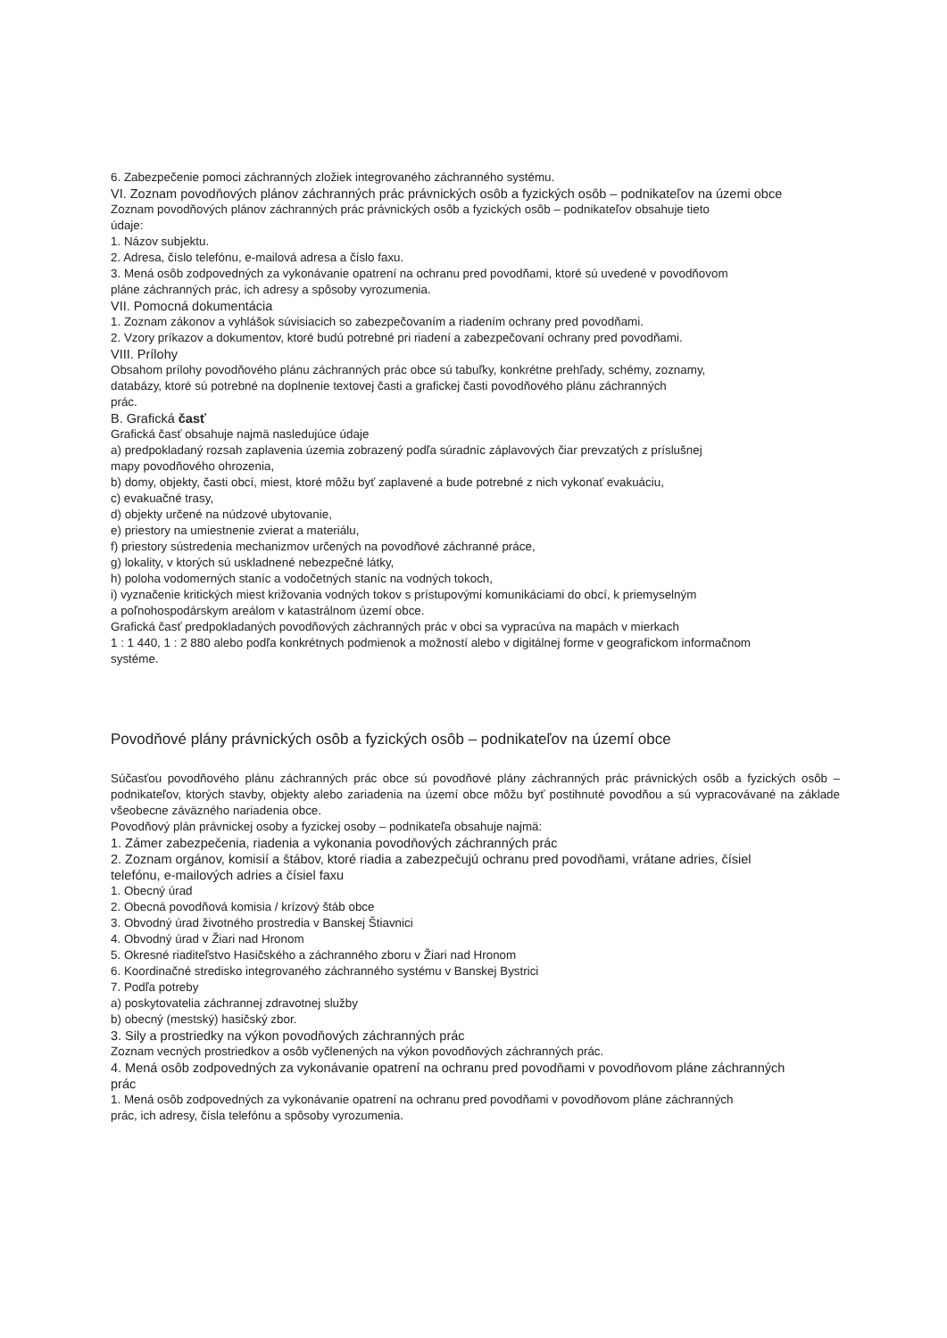6. Zabezpečenie pomoci záchranných zložiek integrovaného záchranného systému.
VI. Zoznam povodňových plánov záchranných prác právnických osôb a fyzických osôb – podnikateľov na územi obce
Zoznam povodňových plánov záchranných prác právnických osôb a fyzických osôb – podnikateľov obsahuje tieto
údaje:
1. Názov subjektu.
2. Adresa, číslo telefónu, e-mailová adresa a číslo faxu.
3. Mená osôb zodpovedných za vykonávanie opatrení na ochranu pred povodňami, ktoré sú uvedené v povodňovom
pláne záchranných prác, ich adresy a spôsoby vyrozumenia.
VII. Pomocná dokumentácia
1. Zoznam zákonov a vyhlášok súvisiacich so zabezpečovaním a riadením ochrany pred povodňami.
2. Vzory príkazov a dokumentov, ktoré budú potrebné pri riadení a zabezpečovaní ochrany pred povodňami.
VIII. Prílohy
Obsahom prílohy povodňového plánu záchranných prác obce sú tabuľky, konkrétne prehľady, schémy, zoznamy,
databázy, ktoré sú potrebné na doplnenie textovej časti a grafickej časti povodňového plánu záchranných
prác.
B. Grafická časť
Grafická časť obsahuje najmä nasledujúce údaje
a) predpokladaný rozsah zaplavenia územia zobrazený podľa súradníc záplavových čiar prevzatých z príslušnej
mapy povodňového ohrozenia,
b) domy, objekty, časti obcí, miest, ktoré môžu byť zaplavené a bude potrebné z nich vykonať evakuáciu,
c) evakuačné trasy,
d) objekty určené na núdzové ubytovanie,
e) priestory na umiestnenie zvierat a materiálu,
f) priestory sústredenia mechanizmov určených na povodňové záchranné práce,
g) lokality, v ktorých sú uskladnené nebezpečné látky,
h) poloha vodomerných staníc a vodočetných staníc na vodných tokoch,
i) vyznačenie kritických miest križovania vodných tokov s prístupovými komunikáciami do obcí, k priemyselným
a poľnohospodárskym areálom v katastrálnom území obce.
Grafická časť predpokladaných povodňových záchranných prác v obci sa vypracúva na mapách v mierkach
1 : 1 440, 1 : 2 880 alebo podľa konkrétnych podmienok a možností alebo v digitálnej forme v geografickom informačnom
systéme.
Povodňové plány právnických osôb a fyzických osôb – podnikateľov na území obce
Súčasťou povodňového plánu záchranných prác obce sú povodňové plány záchranných prác právnických osôb a fyzických osôb – podnikateľov, ktorých stavby, objekty alebo zariadenia na území obce môžu byť postihnuté povodňou a sú vypracovávané na základe všeobecne záväzného nariadenia obce.
Povodňový plán právnickej osoby a fyzickej osoby – podnikateľa obsahuje najmä:
1. Zámer zabezpečenia, riadenia a vykonania povodňových záchranných prác
2. Zoznam orgánov, komisií a štábov, ktoré riadia a zabezpečujú ochranu pred povodňami, vrátane adries, čísiel
telefónu, e-mailových adries a čísiel faxu
1. Obecný úrad
2. Obecná povodňová komisia / krízový štáb obce
3. Obvodný úrad životného prostredia v Banskej Štiavnici
4. Obvodný úrad v Žiari nad Hronom
5. Okresné riaditeľstvo Hasičského a záchranného zboru v Žiari nad Hronom
6. Koordinačné stredisko integrovaného záchranného systému v Banskej Bystrici
7. Podľa potreby
a) poskytovatelia záchrannej zdravotnej služby
b) obecný (mestský) hasičský zbor.
3. Sily a prostriedky na výkon povodňových záchranných prác
Zoznam vecných prostriedkov a osôb vyčlenených na výkon povodňových záchranných prác.
4. Mená osôb zodpovedných za vykonávanie opatrení na ochranu pred povodňami v povodňovom pláne záchranných
prác
1. Mená osôb zodpovedných za vykonávanie opatrení na ochranu pred povodňami v povodňovom pláne záchranných
prác, ich adresy, čísla telefónu a spôsoby vyrozumenia.